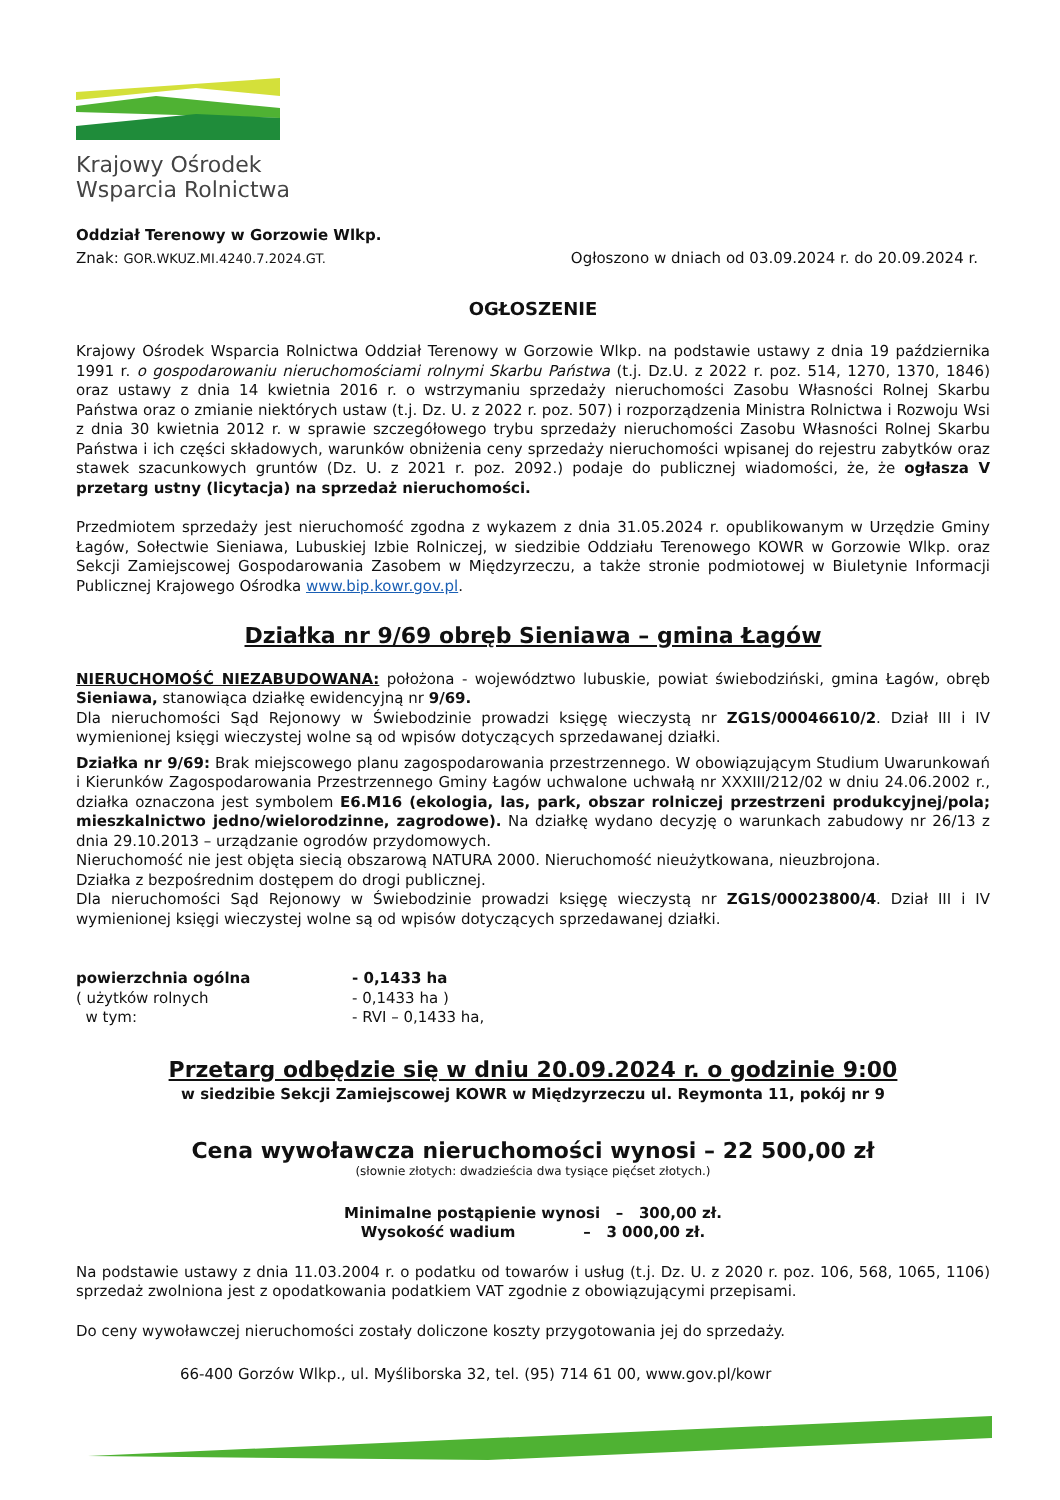Krajowy Ośrodek
Wsparcia Rolnictwa
Oddział Terenowy w Gorzowie Wlkp.
Znak: GOR.WKUZ.MI.4240.7.2024.GT. Ogłoszono w dniach od 03.09.2024 r. do 20.09.2024 r.
OGŁOSZENIE
Krajowy Ośrodek Wsparcia Rolnictwa Oddział Terenowy w Gorzowie Wlkp. na podstawie ustawy z dnia 19 października 1991 r. o gospodarowaniu nieruchomościami rolnymi Skarbu Państwa (t.j. Dz.U. z 2022 r. poz. 514, 1270, 1370, 1846) oraz ustawy z dnia 14 kwietnia 2016 r. o wstrzymaniu sprzedaży nieruchomości Zasobu Własności Rolnej Skarbu Państwa oraz o zmianie niektórych ustaw (t.j. Dz. U. z 2022 r. poz. 507) i rozporządzenia Ministra Rolnictwa i Rozwoju Wsi z dnia 30 kwietnia 2012 r. w sprawie szczegółowego trybu sprzedaży nieruchomości Zasobu Własności Rolnej Skarbu Państwa i ich części składowych, warunków obniżenia ceny sprzedaży nieruchomości wpisanej do rejestru zabytków oraz stawek szacunkowych gruntów (Dz. U. z 2021 r. poz. 2092.) podaje do publicznej wiadomości, że, że ogłasza V przetarg ustny (licytacja) na sprzedaż nieruchomości.
Przedmiotem sprzedaży jest nieruchomość zgodna z wykazem z dnia 31.05.2024 r. opublikowanym w Urzędzie Gminy Łagów, Sołectwie Sieniawa, Lubuskiej Izbie Rolniczej, w siedzibie Oddziału Terenowego KOWR w Gorzowie Wlkp. oraz Sekcji Zamiejscowej Gospodarowania Zasobem w Międzyrzeczu, a także stronie podmiotowej w Biuletynie Informacji Publicznej Krajowego Ośrodka www.bip.kowr.gov.pl.
Działka nr 9/69 obręb Sieniawa – gmina Łagów
NIERUCHOMOŚĆ NIEZABUDOWANA: położona - województwo lubuskie, powiat świebodziński, gmina Łagów, obręb Sieniawa, stanowiąca działkę ewidencyjną nr 9/69.
Dla nieruchomości Sąd Rejonowy w Świebodzinie prowadzi księgę wieczystą nr ZG1S/00046610/2. Dział III i IV wymienionej księgi wieczystej wolne są od wpisów dotyczących sprzedawanej działki.
Działka nr 9/69: Brak miejscowego planu zagospodarowania przestrzennego. W obowiązującym Studium Uwarunkowań i Kierunków Zagospodarowania Przestrzennego Gminy Łagów uchwalone uchwałą nr XXXIII/212/02 w dniu 24.06.2002 r., działka oznaczona jest symbolem E6.M16 (ekologia, las, park, obszar rolniczej przestrzeni produkcyjnej/pola; mieszkalnictwo jedno/wielorodzinne, zagrodowe). Na działkę wydano decyzję o warunkach zabudowy nr 26/13 z dnia 29.10.2013 – urządzanie ogrodów przydomowych.
Nieruchomość nie jest objęta siecią obszarową NATURA 2000. Nieruchomość nieużytkowana, nieuzbrojona.
Działka z bezpośrednim dostępem do drogi publicznej.
Dla nieruchomości Sąd Rejonowy w Świebodzinie prowadzi księgę wieczystą nr ZG1S/00023800/4. Dział III i IV wymienionej księgi wieczystej wolne są od wpisów dotyczących sprzedawanej działki.
| powierzchnia ogólna | - 0,1433 ha |
| ( użytków rolnych | - 0,1433 ha ) |
| w tym: | - RVI – 0,1433 ha, |
Przetarg odbędzie się w dniu 20.09.2024 r. o godzinie 9:00
w siedzibie Sekcji Zamiejscowej KOWR w Międzyrzeczu ul. Reymonta 11, pokój nr 9
Cena wywoławcza nieruchomości wynosi – 22 500,00 zł
(słownie złotych: dwadzieścia dwa tysiące pięćset złotych.)
Minimalne postąpienie wynosi – 300,00 zł.
Wysokość wadium – 3 000,00 zł.
Na podstawie ustawy z dnia 11.03.2004 r. o podatku od towarów i usług (t.j. Dz. U. z 2020 r. poz. 106, 568, 1065, 1106) sprzedaż zwolniona jest z opodatkowania podatkiem VAT zgodnie z obowiązującymi przepisami.
Do ceny wywoławczej nieruchomości zostały doliczone koszty przygotowania jej do sprzedaży.
66-400 Gorzów Wlkp., ul. Myśliborska 32, tel. (95) 714 61 00, www.gov.pl/kowr